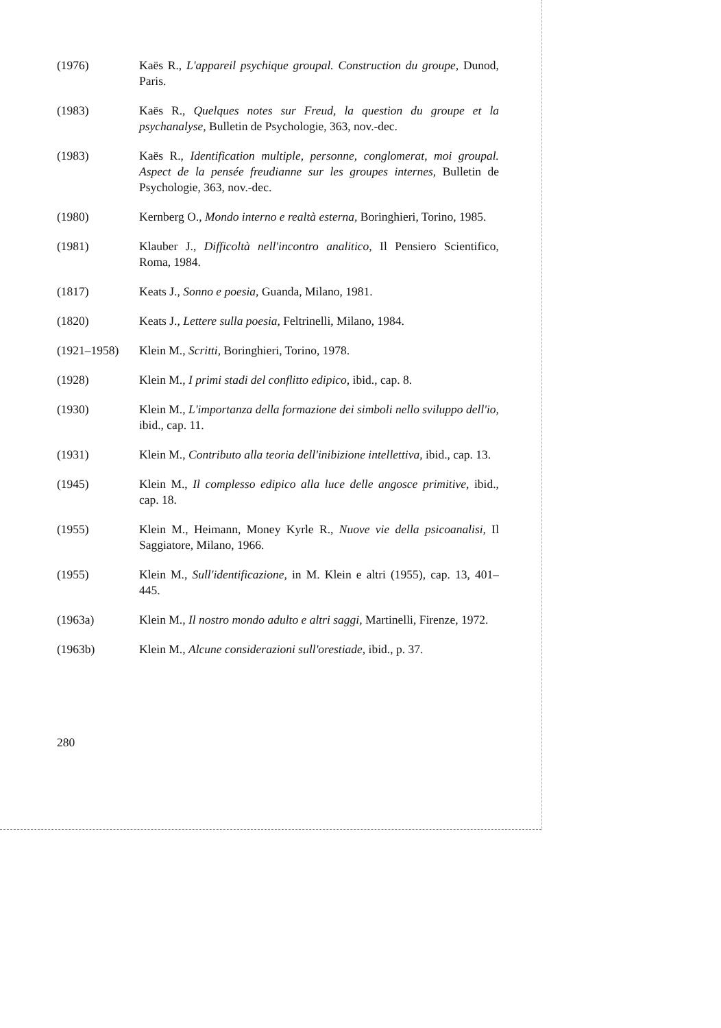(1976) Kaës R., L'appareil psychique groupal. Construction du groupe, Dunod, Paris.
(1983) Kaës R., Quelques notes sur Freud, la question du groupe et la psychanalyse, Bulletin de Psychologie, 363, nov.-dec.
(1983) Kaës R., Identification multiple, personne, conglomerat, moi groupal. Aspect de la pensée freudianne sur les groupes internes, Bulletin de Psychologie, 363, nov.-dec.
(1980) Kernberg O., Mondo interno e realtà esterna, Boringhieri, Torino, 1985.
(1981) Klauber J., Difficoltà nell'incontro analitico, Il Pensiero Scientifico, Roma, 1984.
(1817) Keats J., Sonno e poesia, Guanda, Milano, 1981.
(1820) Keats J., Lettere sulla poesia, Feltrinelli, Milano, 1984.
(1921–1958) Klein M., Scritti, Boringhieri, Torino, 1978.
(1928) Klein M., I primi stadi del conflitto edipico, ibid., cap. 8.
(1930) Klein M., L'importanza della formazione dei simboli nello sviluppo dell'io, ibid., cap. 11.
(1931) Klein M., Contributo alla teoria dell'inibizione intellettiva, ibid., cap. 13.
(1945) Klein M., Il complesso edipico alla luce delle angosce primitive, ibid., cap. 18.
(1955) Klein M., Heimann, Money Kyrle R., Nuove vie della psicoanalisi, Il Saggiatore, Milano, 1966.
(1955) Klein M., Sull'identificazione, in M. Klein e altri (1955), cap. 13, 401–445.
(1963a) Klein M., Il nostro mondo adulto e altri saggi, Martinelli, Firenze, 1972.
(1963b) Klein M., Alcune considerazioni sull'orestiade, ibid., p. 37.
280